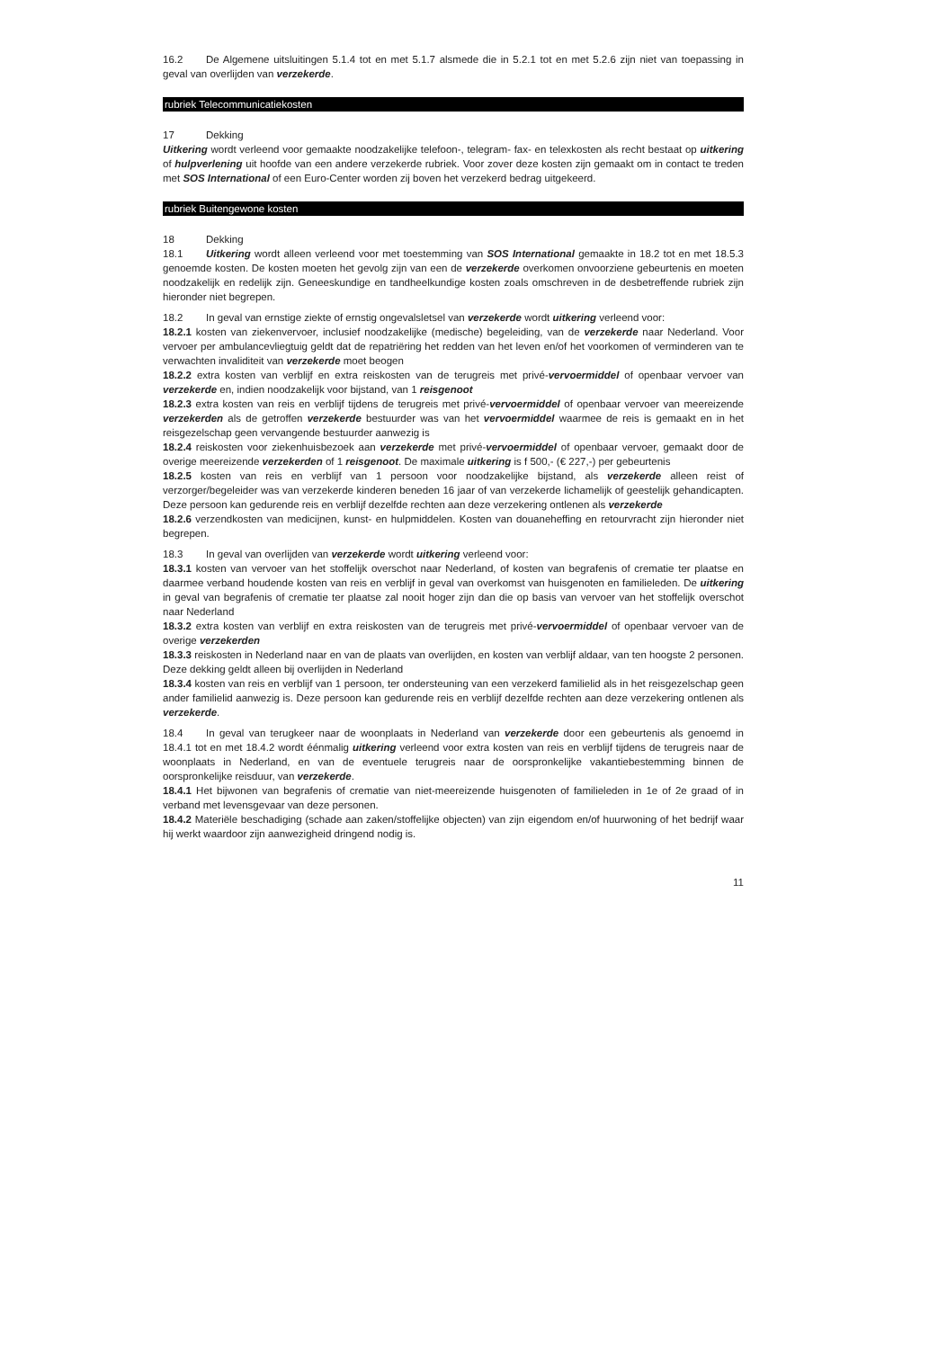16.2 De Algemene uitsluitingen 5.1.4 tot en met 5.1.7 alsmede die in 5.2.1 tot en met 5.2.6 zijn niet van toepassing in geval van overlijden van verzekerde.
rubriek Telecommunicatiekosten
17 Dekking
Uitkering wordt verleend voor gemaakte noodzakelijke telefoon-, telegram- fax- en telexkosten als recht bestaat op uitkering of hulpverlening uit hoofde van een andere verzekerde rubriek. Voor zover deze kosten zijn gemaakt om in contact te treden met SOS International of een Euro-Center worden zij boven het verzekerd bedrag uitgekeerd.
rubriek Buitengewone kosten
18 Dekking
18.1 Uitkering wordt alleen verleend voor met toestemming van SOS International gemaakte in 18.2 tot en met 18.5.3 genoemde kosten. De kosten moeten het gevolg zijn van een de verzekerde overkomen onvoorziene gebeurtenis en moeten noodzakelijk en redelijk zijn. Geneeskundige en tandheelkundige kosten zoals omschreven in de desbetreffende rubriek zijn hieronder niet begrepen.
18.2 In geval van ernstige ziekte of ernstig ongevalsletsel van verzekerde wordt uitkering verleend voor:
18.2.1 kosten van ziekenvervoer, inclusief noodzakelijke (medische) begeleiding, van de verzekerde naar Nederland. Voor vervoer per ambulancevliegtuig geldt dat de repatriëring het redden van het leven en/of het voorkomen of verminderen van te verwachten invaliditeit van verzekerde moet beogen
18.2.2 extra kosten van verblijf en extra reiskosten van de terugreis met privé-vervoermiddel of openbaar vervoer van verzekerde en, indien noodzakelijk voor bijstand, van 1 reisgenoot
18.2.3 extra kosten van reis en verblijf tijdens de terugreis met privé-vervoermiddel of openbaar vervoer van meereizende verzekerden als de getroffen verzekerde bestuurder was van het vervoermiddel waarmee de reis is gemaakt en in het reisgezelschap geen vervangende bestuurder aanwezig is
18.2.4 reiskosten voor ziekenhuisbezoek aan verzekerde met privé-vervoermiddel of openbaar vervoer, gemaakt door de overige meereizende verzekerden of 1 reisgenoot. De maximale uitkering is f 500,- (€ 227,-) per gebeurtenis
18.2.5 kosten van reis en verblijf van 1 persoon voor noodzakelijke bijstand, als verzekerde alleen reist of verzorger/begeleider was van verzekerde kinderen beneden 16 jaar of van verzekerde lichamelijk of geestelijk gehandicapten. Deze persoon kan gedurende reis en verblijf dezelfde rechten aan deze verzekering ontlenen als verzekerde
18.2.6 verzendkosten van medicijnen, kunst- en hulpmiddelen. Kosten van douaneheffing en retourvracht zijn hieronder niet begrepen.
18.3 In geval van overlijden van verzekerde wordt uitkering verleend voor:
18.3.1 kosten van vervoer van het stoffelijk overschot naar Nederland, of kosten van begrafenis of crematie ter plaatse en daarmee verband houdende kosten van reis en verblijf in geval van overkomst van huisgenoten en familieleden. De uitkering in geval van begrafenis of crematie ter plaatse zal nooit hoger zijn dan die op basis van vervoer van het stoffelijk overschot naar Nederland
18.3.2 extra kosten van verblijf en extra reiskosten van de terugreis met privé-vervoermiddel of openbaar vervoer van de overige verzekerden
18.3.3 reiskosten in Nederland naar en van de plaats van overlijden, en kosten van verblijf aldaar, van ten hoogste 2 personen. Deze dekking geldt alleen bij overlijden in Nederland
18.3.4 kosten van reis en verblijf van 1 persoon, ter ondersteuning van een verzekerd familielid als in het reisgezelschap geen ander familielid aanwezig is. Deze persoon kan gedurende reis en verblijf dezelfde rechten aan deze verzekering ontlenen als verzekerde.
18.4 In geval van terugkeer naar de woonplaats in Nederland van verzekerde door een gebeurtenis als genoemd in 18.4.1 tot en met 18.4.2 wordt éénmalig uitkering verleend voor extra kosten van reis en verblijf tijdens de terugreis naar de woonplaats in Nederland, en van de eventuele terugreis naar de oorspronkelijke vakantiebestemming binnen de oorspronkelijke reisduur, van verzekerde.
18.4.1 Het bijwonen van begrafenis of crematie van niet-meereizende huisgenoten of familieleden in 1e of 2e graad of in verband met levensgevaar van deze personen.
18.4.2 Materiële beschadiging (schade aan zaken/stoffelijke objecten) van zijn eigendom en/of huurwoning of het bedrijf waar hij werkt waardoor zijn aanwezigheid dringend nodig is.
11